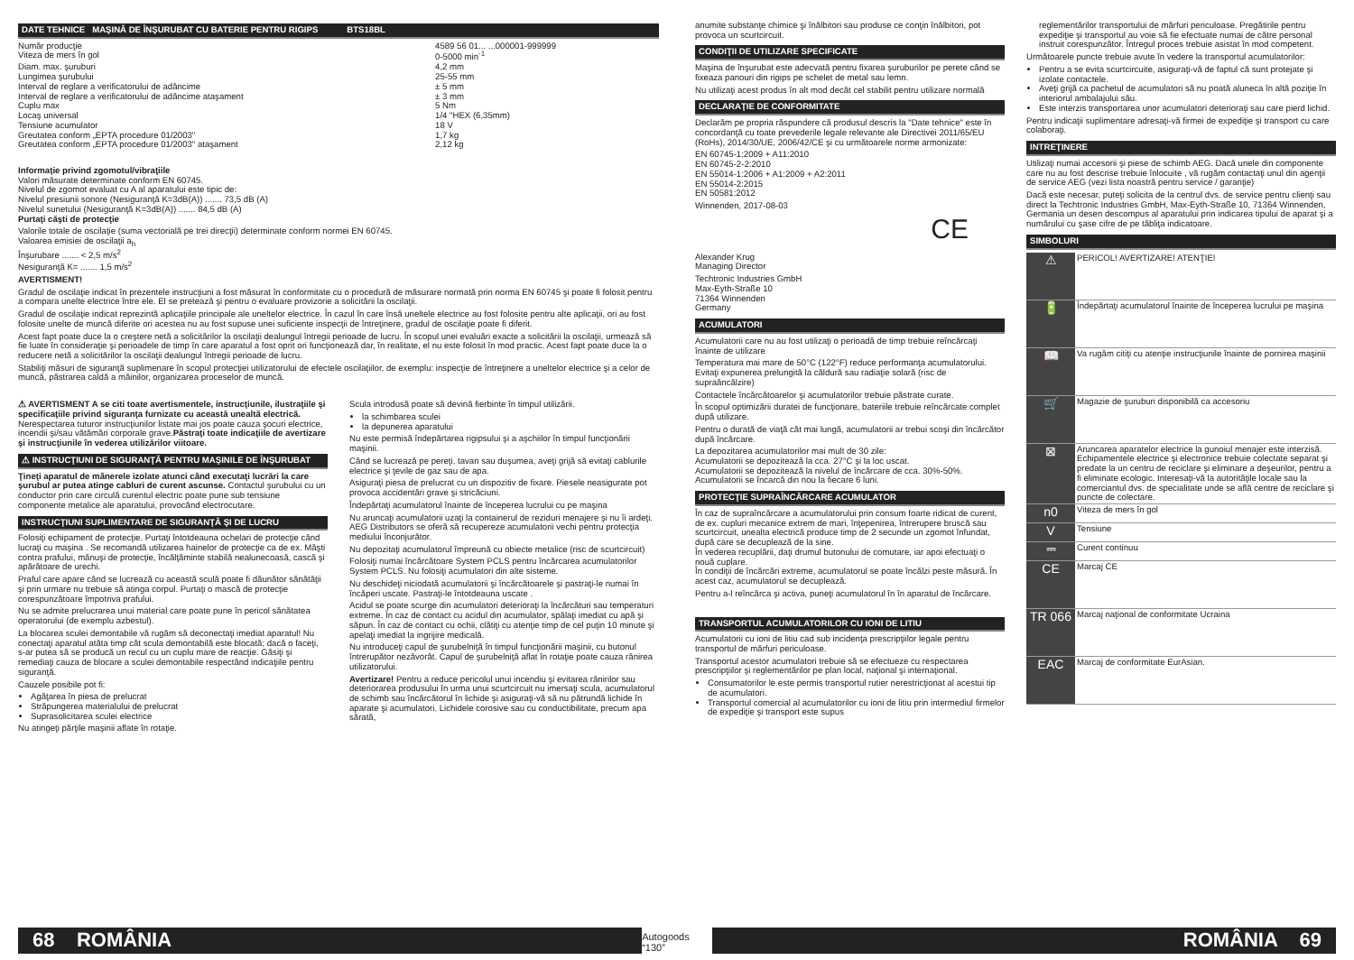DATE TEHNICE MAŞINĂ DE ÎNŞURUBAT CU BATERIE PENTRU RIGIPS BTS18BL
| Număr producţie | 4589 56 01... ...000001-999999 |
| Viteza de mers în gol | 0-5000 min<sup>-1</sup> |
| Diam. max. şuruburi | 4,2 mm |
| Lungimea şurubului | 25-55 mm |
| Interval de reglare a verificatorului de adâncime | ± 5 mm |
| Interval de reglare a verificatorului de adâncime ataşament | ± 3 mm |
| Cuplu max | 5 Nm |
| Locaş universal | 1/4 "HEX (6,35mm) |
| Tensiune acumulator | 18 V |
| Greutatea conform „EPTA procedure 01/2003" | 1,7 kg |
| Greutatea conform „EPTA procedure 01/2003" ataşament | 2,12 kg |
Informaţie privind zgomotul/vibraţiile
Valori măsurate determinate conform EN 60745.
Nivelul de zgomot evaluat cu A al aparatului este tipic de:
Nivelul presiunii sonore (Nesiguranţă K=3dB(A)) ....... 73,5 dB (A)
Nivelul sunetului (Nesiguranţă K=3dB(A)) ....... 84,5 dB (A)
Purtaţi căşti de protecţie
Valorile totale de oscilaţie (suma vectorială pe trei direcţii) determinate conform normei EN 60745.
Valoarea emisiei de oscilaţii a<sub>h</sub>
Înşurubare ....... < 2,5 m/s<sup>2</sup>
Nesiguranţă K= ....... 1,5 m/s<sup>2</sup>
AVERTISMENT!
Gradul de oscilaţie indicat în prezentele instrucţiuni a fost măsurat în conformitate cu o procedură de măsurare normată prin norma EN 60745 şi poate fi folosit pentru a compara unelte electrice între ele. El se pretează şi pentru o evaluare provizorie a solicitării la oscilaţii.
Gradul de oscilaţie indicat reprezintă aplicaţiile principale ale uneltelor electrice. În cazul în care însă uneltele electrice au fost folosite pentru alte aplicaţii, ori au fost folosite unelte de muncă diferite ori acestea nu au fost supuse unei suficiente inspecţii de întreţinere, gradul de oscilaţie poate fi diferit.
Acest fapt poate duce la o creştere netă a solicitărilor la oscilaţii dealungul întregii perioade de lucru. În scopul unei evaluări exacte a solicitării la oscilaţii, urmează să fie luate în consideraţie şi perioadele de timp în care aparatul a fost oprit ori funcţionează dar, în realitate, el nu este folosit în mod practic. Acest fapt poate duce la o reducere netă a solicitărilor la oscilaţii dealungul întregii perioade de lucru.
Stabiliţi măsuri de siguranţă suplimenare în scopul protecţiei utilizatorului de efectele oscilaţiilor, de exemplu: inspecţie de întreţinere a uneltelor electrice şi a celor de muncă, păstrarea caldă a mâinilor, organizarea proceselor de muncă.
⚠ AVERTISMENT A se citi toate avertismentele, instrucţiunile, ilustraţiile şi specificaţiile privind siguranţa furnizate cu această unealtă electrică. Nerespectarea tuturor instrucţiunilor listate mai jos poate cauza şocuri electrice, incendii şi/sau vătămări corporale grave.Păstraţi toate indicaţiile de avertizare şi instrucţiunile în vederea utilizărilor viitoare.
⚠ INSTRUCŢIUNI DE SIGURANŢĂ PENTRU MAŞINILE DE ÎNŞURUBAT
Ţineţi aparatul de mânerele izolate atunci când executaţi lucrări la care şurubul ar putea atinge cabluri de curent ascunse. Contactul şurubului cu un conductor prin care circulă curentul electric poate pune sub tensiune componente metalice ale aparatului, provocând electrocutare.
INSTRUCŢIUNI SUPLIMENTARE DE SIGURANŢĂ ŞI DE LUCRU
Folosiţi echipament de protecţie. Purtaţi întotdeauna ochelari de protecţie când lucraţi cu maşina . Se recomandă utilizarea hainelor de protecţie ca de ex. Măşti contra prafului, mănuşi de protecţie, încălţăminte stabilă nealunecoasă, cască şi apărătoare de urechi.
Praful care apare când se lucrează cu această sculă poate fi dăunător sănătăţii şi prin urmare nu trebuie să atinga corpul. Purtaţi o mască de protecţie corespunzătoare împotriva prafului.
Nu se admite prelucrarea unui material care poate pune în pericol sănătatea operatorului (de exemplu azbestul).
La blocarea sculei demontabile vă rugăm să deconectaţi imediat aparatul! Nu conectaţi aparatul atâta timp cât scula demontabilă este blocată; dacă o faceţi, s-ar putea să se producă un recul cu un cuplu mare de reacţie. Găsiţi şi remediaţi cauza de blocare a sculei demontabile respectând indicaţiile pentru siguranţă.
Cauzele posibile pot fi:
Agăţarea în piesa de prelucrat
Străpungerea materialului de prelucrat
Suprasolicitarea sculei electrice
Nu atingeţi părţile maşinii aflate în rotaţie.
Scula introdusă poate să devină fierbinte în timpul utilizării.
la schimbarea sculei
la depunerea aparatului
Nu este permisă îndepărtarea rigipsului şi a aşchiilor în timpul funcţionării maşinii.
Când se lucrează pe pereţi, tavan sau duşumea, aveţi grijă să evitaţi cablurile electrice şi ţevile de gaz sau de apa.
Asiguraţi piesa de prelucrat cu un dispozitiv de fixare. Piesele neasigurate pot provoca accidentări grave şi stricăciuni.
Îndepărtaţi acumulatorul înainte de începerea lucrului cu pe maşina
Nu aruncaţi acumulatorii uzaţi la containerul de reziduri menajere şi nu îi ardeţi. AEG Distributors se oferă să recupereze acumulatorii vechi pentru protecţia mediului înconjurător.
Nu depozitaţi acumulatorul împreună cu obiecte metalice (risc de scurtcircuit)
Folosiţi numai încărcătoare System PCLS pentru încărcarea acumulatorilor System PCLS. Nu folosiţi acumulatori din alte sisteme.
Nu deschideţi niciodată acumulatorii şi încărcătoarele şi pastraţi-le numai în încăperi uscate. Pastraţi-le întotdeauna uscate .
Acidul se poate scurge din acumulatori deterioraţi la încărcături sau temperaturi extreme. În caz de contact cu acidul din acumulator, spălaţi imediat cu apă şi săpun. În caz de contact cu ochii, clătiţi cu atenţie timp de cel puţin 10 minute şi apelaţi imediat la ingrijire medicală.
Nu introduceţi capul de şurubelniţă în timpul funcţionării maşinii, cu butonul întrerupător nezăvorât. Capul de şurubelniţă aflat în rotaţie poate cauza rănirea utilizatorului.
Avertizare! Pentru a reduce pericolul unui incendiu şi evitarea rănirilor sau deteriorarea produsului în urma unui scurtcircuit nu imersaţi scula, acumulatorul de schimb sau încărcătorul în lichide şi asiguraţi-vă să nu pătrundă lichide în aparate şi acumulatori. Lichidele corosive sau cu conductibilitate, precum apa sărată,
anumite substanţe chimice şi înălbitori sau produse ce conţin înălbitori, pot provoca un scurtcircuit.
CONDIŢII DE UTILIZARE SPECIFICATE
Maşina de înşurubat este adecvată pentru fixarea şuruburilor pe perete când se fixeaza panouri din rigips pe schelet de metal sau lemn.
Nu utilizaţi acest produs în alt mod decât cel stabilit pentru utilizare normală
DECLARAŢIE DE CONFORMITATE
Declarăm pe propria răspundere că produsul descris la "Date tehnice" este în concordanţă cu toate prevederile legale relevante ale Directivei 2011/65/EU (RoHs), 2014/30/UE, 2006/42/CE şi cu următoarele norme armonizate:
EN 60745-1:2009 + A11:2010
EN 60745-2-2:2010
EN 55014-1:2006 + A1:2009 + A2:2011
EN 55014-2:2015
EN 50581:2012
Winnenden, 2017-08-03
CE
Alexander Krug
Managing Director
Techtronic Industries GmbH
Max-Eyth-Straße 10
71364 Winnenden
Germany
ACUMULATORI
Acumulatorii care nu au fost utilizaţi o perioadă de timp trebuie reîncărcaţi înainte de utilizare
Temperatura mai mare de 50°C (122°F) reduce performanţa acumulatorului. Evitaţi expunerea prelungită la căldură sau radiaţie solară (risc de supraâncălzire)
Contactele încărcătoarelor şi acumulatorilor trebuie păstrate curate.
În scopul optimizării duratei de funcţionare, bateriile trebuie reîncărcate complet după utilizare.
Pentru o durată de viaţă cât mai lungă, acumulatorii ar trebui scoşi din încărcător după încărcare.
La depozitarea acumulatorilor mai mult de 30 zile:
Acumulatorii se depozitează la cca. 27°C şi la loc uscat.
Acumulatorii se depozitează la nivelul de încărcare de cca. 30%-50%.
Acumulatorii se încarcă din nou la fiecare 6 luni.
PROTECŢIE SUPRAÎNCĂRCARE ACUMULATOR
În caz de supraîncărcare a acumulatorului prin consum foarte ridicat de curent, de ex. cupluri mecanice extrem de mari, înţepenirea, întrerupere bruscă sau scurtcircuit, unealta electrică produce timp de 2 secunde un zgomot înfundat, după care se decuplează de la sine.
În vederea recuplării, daţi drumul butonului de comutare, iar apoi efectuaţi o nouă cuplare.
În condiţii de încărcări extreme, acumulatorul se poate încălzi peste măsură. În acest caz, acumulatorul se decuplează.
Pentru a-l reîncărca şi activa, puneţi acumulatorul în în aparatul de încărcare.
TRANSPORTUL ACUMULATORILOR CU IONI DE LITIU
Acumulatorii cu ioni de litiu cad sub incidenţa prescripţiilor legale pentru transportul de mărfuri periculoase.
Transportul acestor acumulatori trebuie să se efectueze cu respectarea prescripţiilor şi reglementărilor pe plan local, naţional şi internaţional.
Consumatorilor le este permis transportul rutier nerestricţionat al acestui tip de acumulatori.
Transportul comercial al acumulatorilor cu ioni de litiu prin intermediul firmelor de expediţie şi transport este supus
reglementărilor transportului de mărfuri periculoase. Pregătirile pentru expediţie şi transportul au voie să fie efectuate numai de către personal instruit corespunzător. Întregul proces trebuie asistat în mod competent.
Următoarele puncte trebuie avute în vedere la transportul acumulatorilor:
Pentru a se evita scurtcircuite, asiguraţi-vă de faptul că sunt protejate şi izolate contactele.
Aveţi grijă ca pachetul de acumulatori să nu poată aluneca în altă poziţie în interiorul ambalajului său.
Este interzis transportarea unor acumulatori deterioraţi sau care pierd lichid.
Pentru indicaţii suplimentare adresaţi-vă firmei de expediţie şi transport cu care colaboraţi.
INTREŢINERE
Utilizaţi numai accesorii şi piese de schimb AEG. Dacă unele din componente care nu au fost descrise trebuie înlocuite , vă rugăm contactaţi unul din agenţii de service AEG (vezi lista noastră pentru service / garanţie)
Dacă este necesar, puteţi solicita de la centrul dvs. de service pentru clienţi sau direct la Techtronic Industries GmbH, Max-Eyth-Straße 10, 71364 Winnenden, Germania un desen descompus al aparatului prin indicarea tipului de aparat şi a numărului cu şase cifre de pe tăbliţa indicatoare.
SIMBOLURI
| ⚠ | PERICOL! AVERTIZARE! ATENŢIE! |
| 🔋 | Îndepărtaţi acumulatorul înainte de începerea lucrului pe maşina |
| 📖 | Va rugăm citiţi cu atenţie instrucţiunile înainte de pornirea maşinii |
| 🛒 | Magazie de şuruburi disponibilă ca accesoriu |
| ⊠ | Aruncarea aparatelor electrice la gunoiul menajer este interzisă. Echipamentele electrice şi electronice trebuie colectate separat şi predate la un centru de reciclare şi eliminare a deşeurilor, pentru a fi eliminate ecologic. Interesaţi-vă la autorităţile locale sau la comerciantul dvs. de specialitate unde se află centre de reciclare şi puncte de colectare. |
| n0 | Viteza de mers în gol |
| V | Tensiune |
| ⎓ | Curent continuu |
| CE | Marcaj CE |
| TR 066 | Marcaj naţional de conformitate Ucraina |
| EAC | Marcaj de conformitate EurAsian. |
68 ROMÂNIA
Autogoods “130”
ROMÂNIA 69